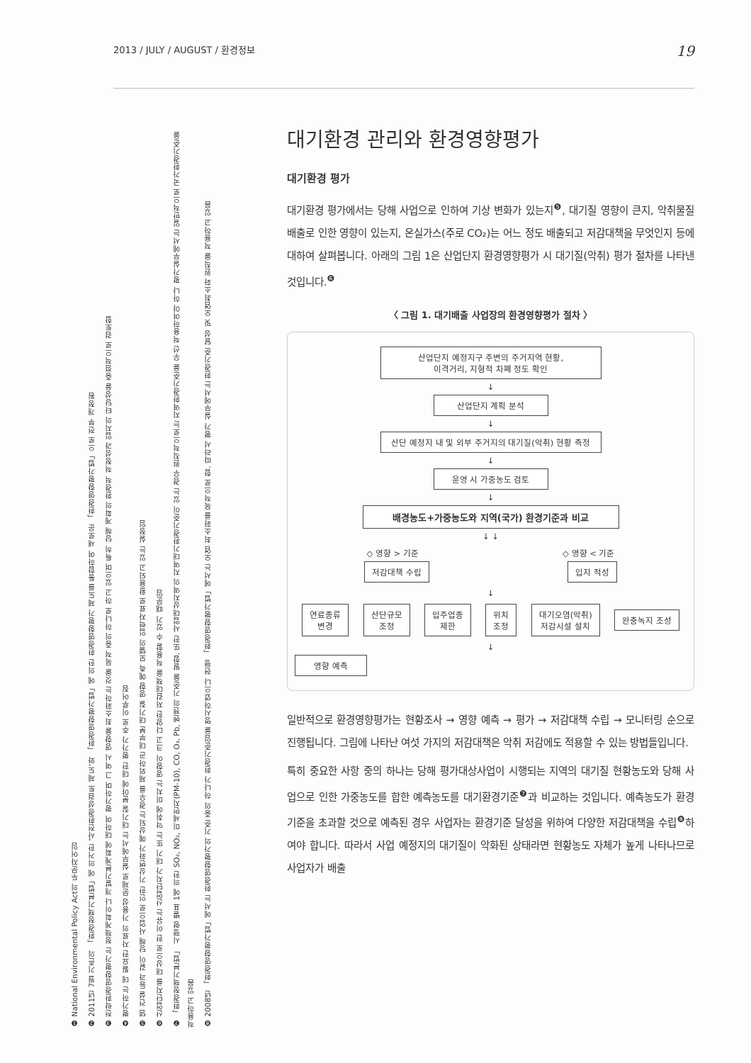2013 / JULY / AUGUST / 환경정보 19
❶ National Environmental Policy Act의 두문자어임
❷ 2011년 7월 기존의 「환경정책기본법」에 의거한 '사전환경성검토 제도'와 「환경영향평가법」에 의한 환경영향평가 제도를 통합하여 새로운 「환경영향평가법」으로 전부 개정됨
❸ 전략환경영향평가는 정책계획이나 개발기본계획에 대하여 평가하며 그 역시 영향을 최소화하는 것을 목적 중의 하나로 하고 있으며 특히 당해 계획의 환경적 적정성과 입지의 타당성을 중점적으로 검토함
❹ 평가하는 데 필요한 자료의 가용성 문제로 실무에서는 대기질 분야에 대한 평가가 주로 이루어짐
❺ 댐 건설 등과 같이 당해 사업으로 인한 기상변화가 예상되는 경우를 제외하곤 대부분 대기질 영향 예측 모델의 입력자료로 활용되고 있는 실정임
❻ 산업단지를 대상으로 한 이유는 산업단지가 대기 또는 악취에 미치는 영향이 크고 다양한 저감대책을 적용할 수 있기 때문임
❼ 「환경정책기본법」 시행령 별표 1에 의한 SO₂, NO₂, 미세먼지(PM-10), CO, O₃, Pb, 벤젠의 기준을 말함. 또한 사업대상지역의 지역대기환경기준이 있는 경우 원칙적으로는 지역환경기준을 우선 적용하여야 하나 평가실무에서는 일반적으로 국가환경기준을 적용하고 있음
❽ 2008년 「환경영향평가법」에서는 환경영향평가의 기준 중의 하나가 환경기준임을 명시하였으나 현행 「환경영향평가법」에서는 오염 최소화를 목적으로 함. 따라서 평가 실무에서는 환경기준 달성 및 오염최소화 원칙을 적용하고 있음
대기환경 관리와 환경영향평가
대기환경 평가
대기환경 평가에서는 당해 사업으로 인하여 기상 변화가 있는지<sup>❺</sup>, 대기질 영향이 큰지, 악취물질 배출로 인한 영향이 있는지, 온실가스(주로 CO₂)는 어느 정도 배출되고 저감대책을 무엇인지 등에 대하여 살펴봅니다. 아래의 그림 1은 산업단지 환경영향평가 시 대기질(악취) 평가 절차를 나타낸 것입니다.<sup>❻</sup>
〈 그림 1. 대기배출 사업장의 환경영향평가 절차 〉
산업단지 예정지구 주변의 주거지역 현황,
이격거리, 지형적 차폐 정도 확인
↓
산업단지 계획 분석
↓
산단 예정지 내 및 외부 주거지의 대기질(악취) 현황 측정
↓
운영 시 가중농도 검토
↓
배경농도+가중농도와 지역(국가) 환경기준과 비교
↓ ↓
◇ 영향 > 기준 ◇ 영향 < 기준
저감대책 수립 입지 적성
↓
연료종류
변경 산단규모
조정 입주업종
제한 위치
조정 대기오염(악취)
저감시설 설치 완충녹지 조성
↓
영향 예측
일반적으로 환경영향평가는 현황조사 → 영향 예측 → 평가 → 저감대책 수립 → 모니터링 순으로 진행됩니다. 그림에 나타난 여섯 가지의 저감대책은 악취 저감에도 적용할 수 있는 방법들입니다.
특히 중요한 사항 중의 하나는 당해 평가대상사업이 시행되는 지역의 대기질 현황농도와 당해 사업으로 인한 가중농도를 합한 예측농도를 대기환경기준<sup>❼</sup>과 비교하는 것입니다. 예측농도가 환경기준을 초과할 것으로 예측된 경우 사업자는 환경기준 달성을 위하여 다양한 저감대책을 수립<sup>❽</sup>하여야 합니다. 따라서 사업 예정지의 대기질이 악화된 상태라면 현황농도 자체가 높게 나타나므로 사업자가 배출